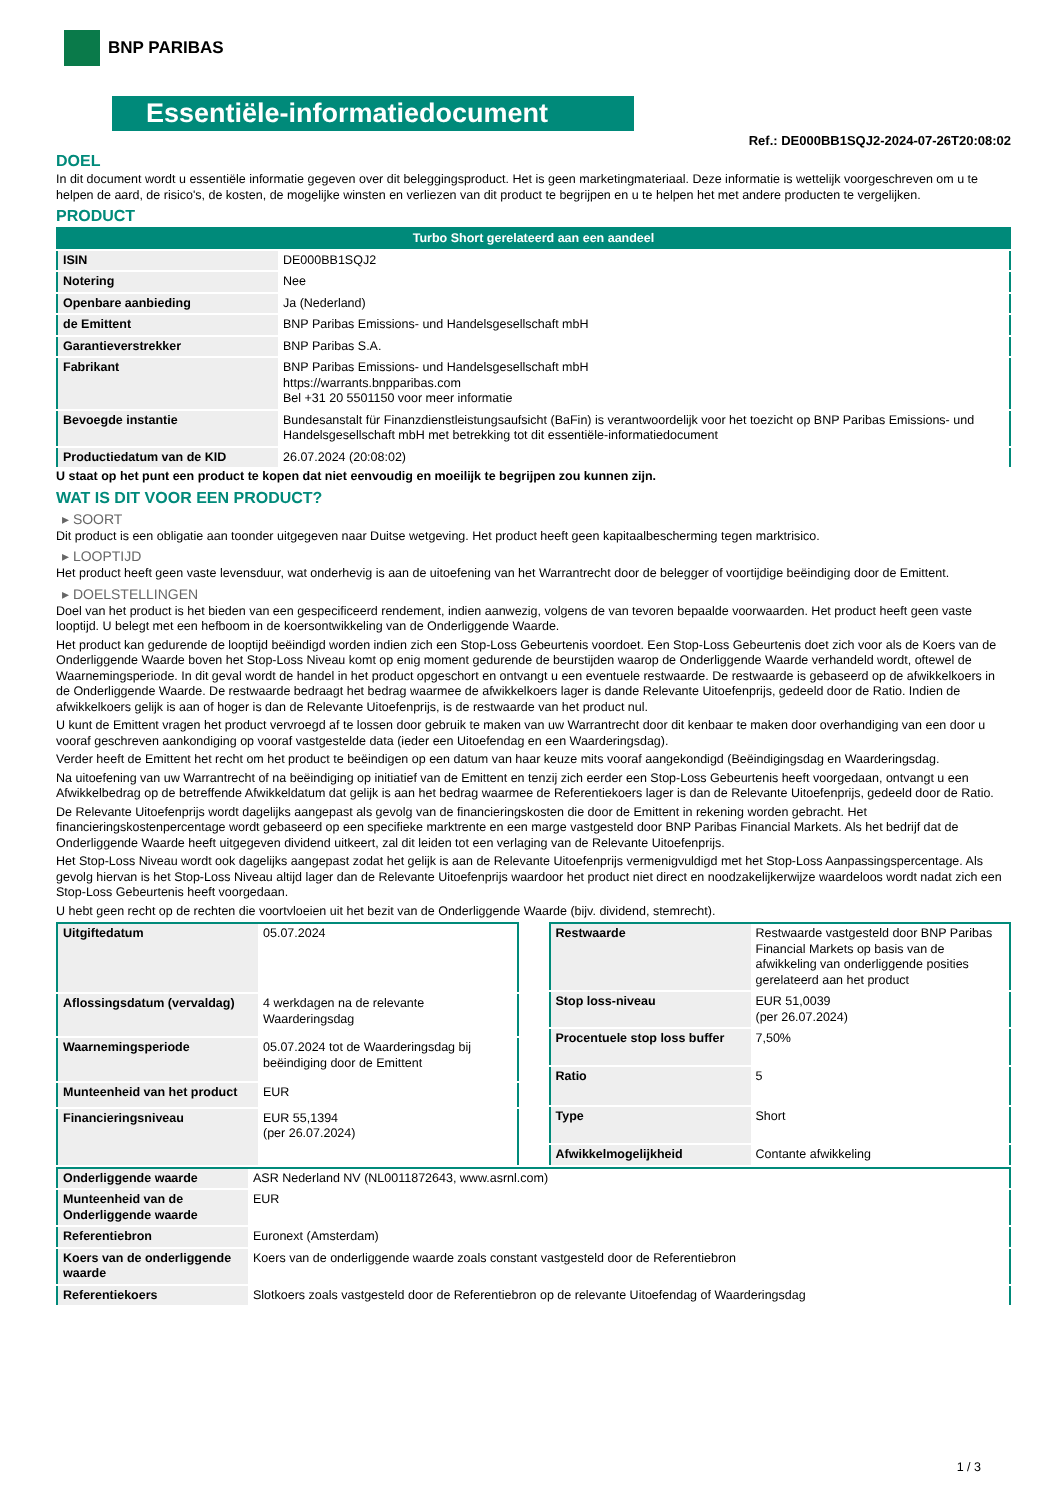BNP PARIBAS
Essentiële-informatiedocument
Ref.: DE000BB1SQJ2-2024-07-26T20:08:02
DOEL
In dit document wordt u essentiële informatie gegeven over dit beleggingsproduct. Het is geen marketingmateriaal. Deze informatie is wettelijk voorgeschreven om u te helpen de aard, de risico's, de kosten, de mogelijke winsten en verliezen van dit product te begrijpen en u te helpen het met andere producten te vergelijken.
PRODUCT
| Turbo Short gerelateerd aan een aandeel | |
| --- | --- |
| ISIN | DE000BB1SQJ2 |
| Notering | Nee |
| Openbare aanbieding | Ja (Nederland) |
| de Emittent | BNP Paribas Emissions- und Handelsgesellschaft mbH |
| Garantieverstrekker | BNP Paribas S.A. |
| Fabrikant | BNP Paribas Emissions- und Handelsgesellschaft mbH https://warrants.bnpparibas.com Bel +31 20 5501150 voor meer informatie |
| Bevoegde instantie | Bundesanstalt für Finanzdienstleistungsaufsicht (BaFin) is verantwoordelijk voor het toezicht op BNP Paribas Emissions- und Handelsgesellschaft mbH met betrekking tot dit essentiële-informatiedocument |
| Productiedatum van de KID | 26.07.2024 (20:08:02) |
U staat op het punt een product te kopen dat niet eenvoudig en moeilijk te begrijpen zou kunnen zijn.
WAT IS DIT VOOR EEN PRODUCT?
▸ SOORT
Dit product is een obligatie aan toonder uitgegeven naar Duitse wetgeving. Het product heeft geen kapitaalbescherming tegen marktrisico.
▸ LOOPTIJD
Het product heeft geen vaste levensduur, wat onderhevig is aan de uitoefening van het Warrantrecht door de belegger of voortijdige beëindiging door de Emittent.
▸ DOELSTELLINGEN
Doel van het product is het bieden van een gespecificeerd rendement, indien aanwezig, volgens de van tevoren bepaalde voorwaarden. Het product heeft geen vaste looptijd. U belegt met een hefboom in de koersontwikkeling van de Onderliggende Waarde.
Het product kan gedurende de looptijd beëindigd worden indien zich een Stop-Loss Gebeurtenis voordoet. Een Stop-Loss Gebeurtenis doet zich voor als de Koers van de Onderliggende Waarde boven het Stop-Loss Niveau komt op enig moment gedurende de beurstijden waarop de Onderliggende Waarde verhandeld wordt, oftewel de Waarnemingsperiode. In dit geval wordt de handel in het product opgeschort en ontvangt u een eventuele restwaarde. De restwaarde is gebaseerd op de afwikkelkoers in de Onderliggende Waarde. De restwaarde bedraagt het bedrag waarmee de afwikkelkoers lager is dande Relevante Uitoefenprijs, gedeeld door de Ratio. Indien de afwikkelkoers gelijk is aan of hoger is dan de Relevante Uitoefenprijs, is de restwaarde van het product nul.
U kunt de Emittent vragen het product vervroegd af te lossen door gebruik te maken van uw Warrantrecht door dit kenbaar te maken door overhandiging van een door u vooraf geschreven aankondiging op vooraf vastgestelde data (ieder een Uitoefendag en een Waarderingsdag).
Verder heeft de Emittent het recht om het product te beëindigen op een datum van haar keuze mits vooraf aangekondigd (Beëindigingsdag en Waarderingsdag.
Na uitoefening van uw Warrantrecht of na beëindiging op initiatief van de Emittent en tenzij zich eerder een Stop-Loss Gebeurtenis heeft voorgedaan, ontvangt u een Afwikkelbedrag op de betreffende Afwikkeldatum dat gelijk is aan het bedrag waarmee de Referentiekoers lager is dan de Relevante Uitoefenprijs, gedeeld door de Ratio.
De Relevante Uitoefenprijs wordt dagelijks aangepast als gevolg van de financieringskosten die door de Emittent in rekening worden gebracht. Het financieringskostenpercentage wordt gebaseerd op een specifieke marktrente en een marge vastgesteld door BNP Paribas Financial Markets. Als het bedrijf dat de Onderliggende Waarde heeft uitgegeven dividend uitkeert, zal dit leiden tot een verlaging van de Relevante Uitoefenprijs.
Het Stop-Loss Niveau wordt ook dagelijks aangepast zodat het gelijk is aan de Relevante Uitoefenprijs vermenigvuldigd met het Stop-Loss Aanpassingspercentage. Als gevolg hiervan is het Stop-Loss Niveau altijd lager dan de Relevante Uitoefenprijs waardoor het product niet direct en noodzakelijkerwijze waardeloos wordt nadat zich een Stop-Loss Gebeurtenis heeft voorgedaan.
U hebt geen recht op de rechten die voortvloeien uit het bezit van de Onderliggende Waarde (bijv. dividend, stemrecht).
| Uitgiftedatum | 05.07.2024 |
| Aflossingsdatum (vervaldag) | 4 werkdagen na de relevante Waarderingsdag |
| Waarnemingsperiode | 05.07.2024 tot de Waarderingsdag bij beëindiging door de Emittent |
| Munteenheid van het product | EUR |
| Financieringsniveau | EUR 55,1394 (per 26.07.2024) |
| Restwaarde | Restwaarde vastgesteld door BNP Paribas Financial Markets op basis van de afwikkeling van onderliggende posities gerelateerd aan het product |
| Stop loss-niveau | EUR 51,0039 (per 26.07.2024) |
| Procentuele stop loss buffer | 7,50% |
| Ratio | 5 |
| Type | Short |
| Afwikkelmogelijkheid | Contante afwikkeling |
| Onderliggende waarde | ASR Nederland NV (NL0011872643, www.asrnl.com) |
| Munteenheid van de Onderliggende waarde | EUR |
| Referentiebron | Euronext (Amsterdam) |
| Koers van de onderliggende waarde | Koers van de onderliggende waarde zoals constant vastgesteld door de Referentiebron |
| Referentiekoers | Slotkoers zoals vastgesteld door de Referentiebron op de relevante Uitoefendag of Waarderingsdag |
1 / 3